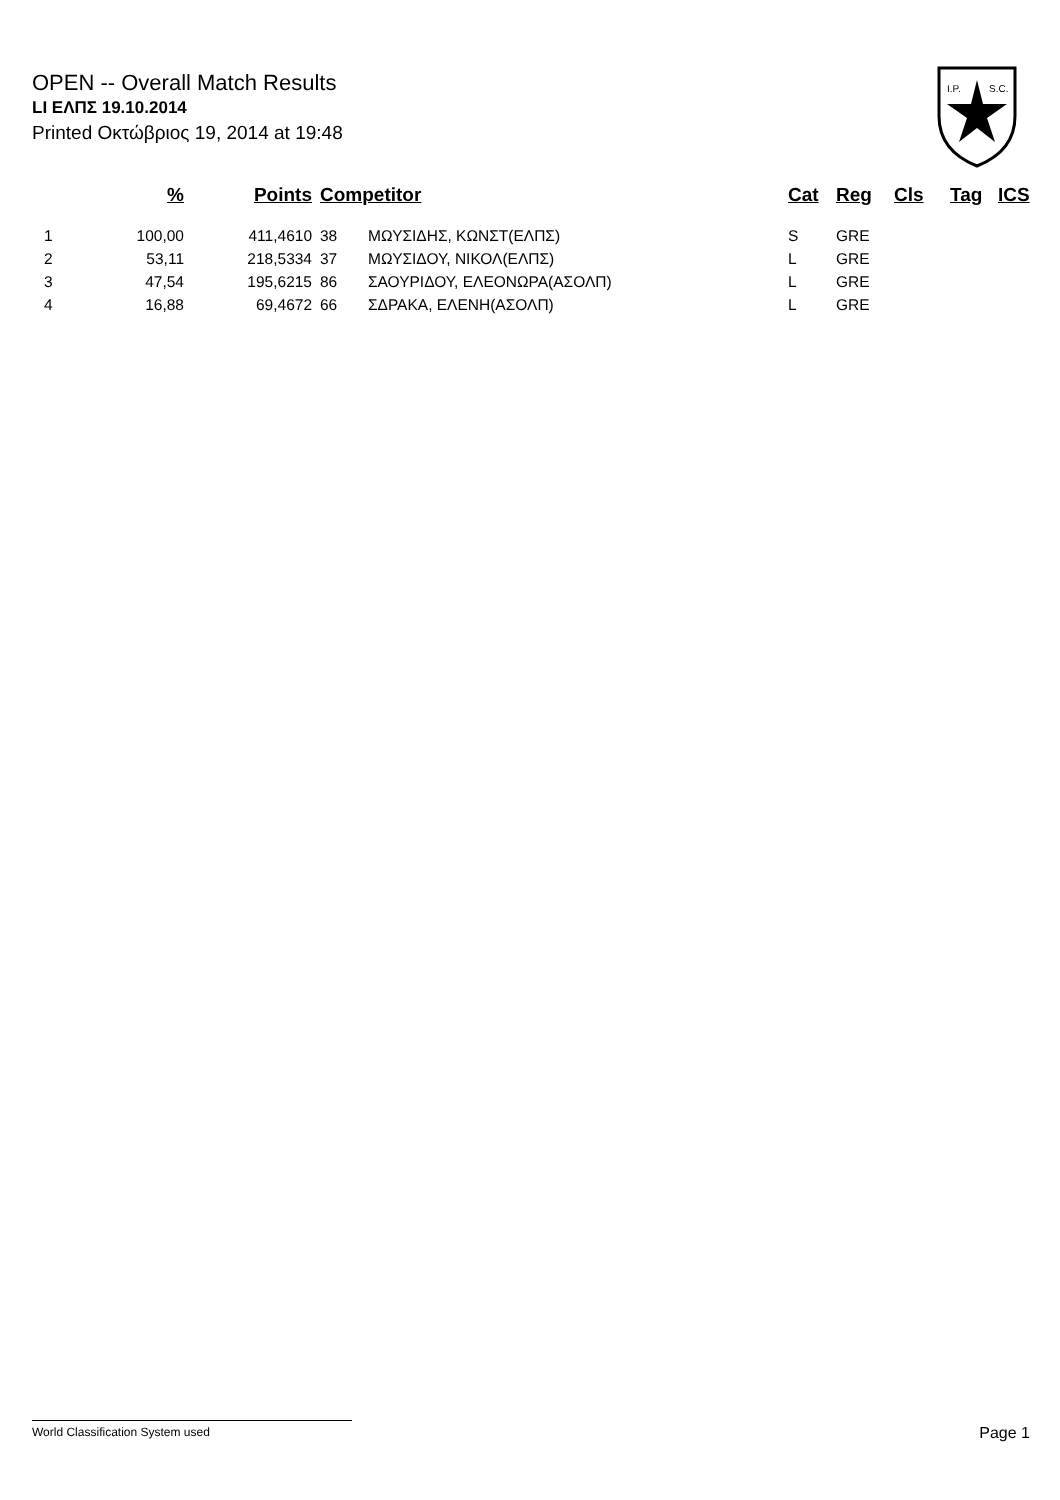OPEN -- Overall Match Results
LI ΕΛΠΣ 19.10.2014
Printed Οκτώβριος 19, 2014 at 19:48
I.P.
S.C.
| | % | Points | Competitor | | Cat | Reg | Cls | Tag | ICS |
| --- | --- | --- | --- | --- | --- | --- | --- | --- | --- |
| 1 | 100,00 | 411,4610 | 38 | ΜΩΥΣΙΔΗΣ, ΚΩΝΣΤ(ΕΛΠΣ) | S | GRE | | | |
| 2 | 53,11 | 218,5334 | 37 | ΜΩΥΣΙΔΟΥ, ΝΙΚΟΛ(ΕΛΠΣ) | L | GRE | | | |
| 3 | 47,54 | 195,6215 | 86 | ΣΑΟΥΡΙΔΟΥ, ΕΛΕΟΝΩΡΑ(ΑΣΟΛΠ) | L | GRE | | | |
| 4 | 16,88 | 69,4672 | 66 | ΣΔΡΑΚΑ, ΕΛΕΝΗ(ΑΣΟΛΠ) | L | GRE | | | |
World Classification System used Page 1